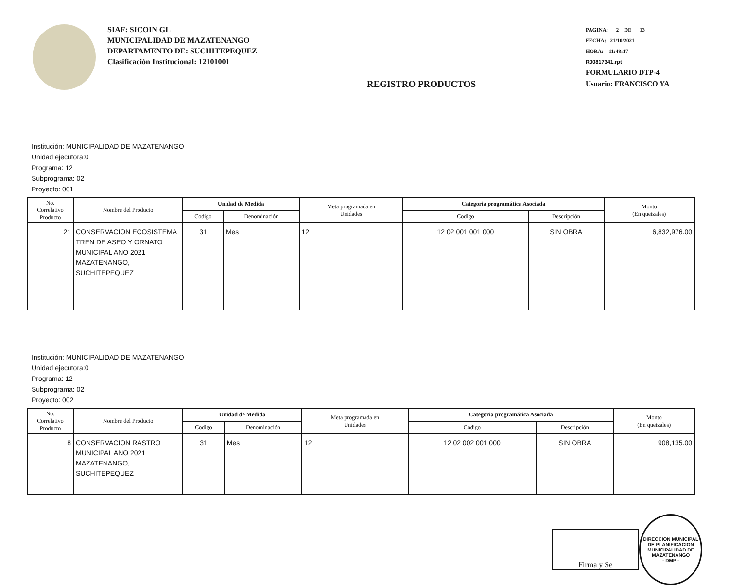SIAF: SICOIN GL
MUNICIPALIDAD DE MAZATENANGO
DEPARTAMENTO DE: SUCHITEPEQUEZ
Clasificación Institucional: 12101001
REGISTRO PRODUCTOS
PAGINA: 2 DE 13
FECHA: 21/10/2021
HORA: 11:48:17
R00817341.rpt
FORMULARIO DTP-4
Usuario: FRANCISCO YA
Institución: MUNICIPALIDAD DE MAZATENANGO
Unidad ejecutora:0
Programa: 12
Subprograma: 02
Proyecto: 001
| No. Correlativo Producto | Nombre del Producto | Unidad de Medida | | Meta programada en Unidades | Categoria programática Asociada | | Monto (En quetzales) |
| --- | --- | --- | --- | --- | --- | --- | --- |
| | | Codigo | Denominación | | Codigo | Descripción | |
| 21 | CONSERVACION ECOSISTEMA TREN DE ASEO Y ORNATO MUNICIPAL ANO 2021 MAZATENANGO, SUCHITEPEQUEZ | 31 | Mes | 12 | 12 02 001 001 000 | SIN OBRA | 6,832,976.00 |
Institución: MUNICIPALIDAD DE MAZATENANGO
Unidad ejecutora:0
Programa: 12
Subprograma: 02
Proyecto: 002
| No. Correlativo Producto | Nombre del Producto | Unidad de Medida | | Meta programada en Unidades | Categoria programática Asociada | | Monto (En quetzales) |
| --- | --- | --- | --- | --- | --- | --- | --- |
| | | Codigo | Denominación | | Codigo | Descripción | |
| 8 | CONSERVACION RASTRO MUNICIPAL ANO 2021 MAZATENANGO, SUCHITEPEQUEZ | 31 | Mes | 12 | 12 02 002 001 000 | SIN OBRA | 908,135.00 |
Firma y Se
DIRECCION MUNICIPAL DE PLANIFICACION
MUNICIPALIDAD DE MAZATENANGO
- DMP -